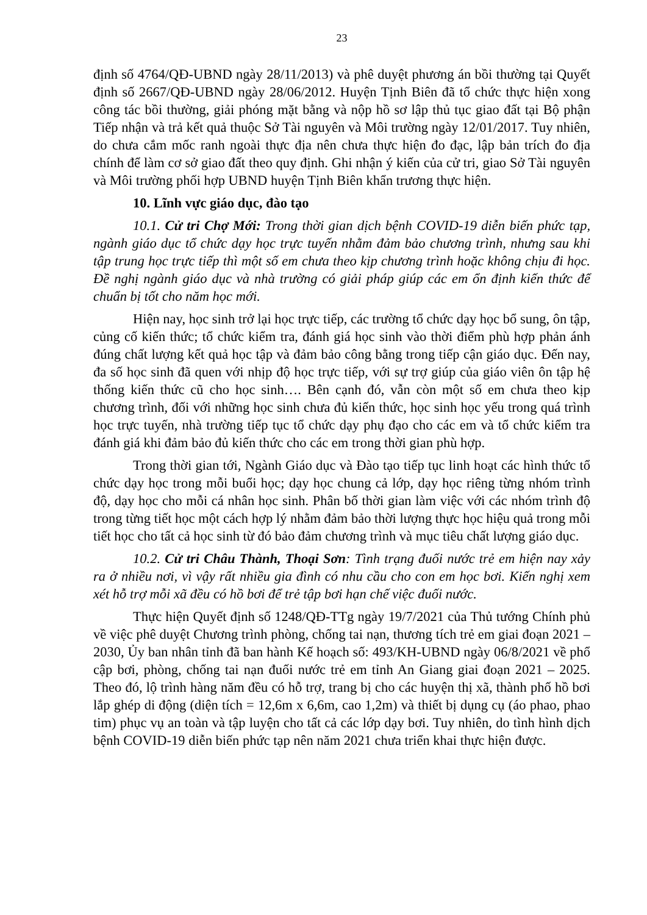23
định số 4764/QĐ-UBND ngày 28/11/2013) và phê duyệt phương án bồi thường tại Quyết định số 2667/QĐ-UBND ngày 28/06/2012. Huyện Tịnh Biên đã tổ chức thực hiện xong công tác bồi thường, giải phóng mặt bằng và nộp hồ sơ lập thủ tục giao đất tại Bộ phận Tiếp nhận và trả kết quả thuộc Sở Tài nguyên và Môi trường ngày 12/01/2017. Tuy nhiên, do chưa cắm mốc ranh ngoài thực địa nên chưa thực hiện đo đạc, lập bản trích đo địa chính để làm cơ sở giao đất theo quy định. Ghi nhận ý kiến của cử tri, giao Sở Tài nguyên và Môi trường phối hợp UBND huyện Tịnh Biên khẩn trương thực hiện.
10. Lĩnh vực giáo dục, đào tạo
10.1. Cử tri Chợ Mới: Trong thời gian dịch bệnh COVID-19 diễn biến phức tạp, ngành giáo dục tổ chức dạy học trực tuyến nhằm đảm bảo chương trình, nhưng sau khi tập trung học trực tiếp thì một số em chưa theo kịp chương trình hoặc không chịu đi học. Đề nghị ngành giáo dục và nhà trường có giải pháp giúp các em ổn định kiến thức để chuẩn bị tốt cho năm học mới.
Hiện nay, học sinh trở lại học trực tiếp, các trường tổ chức dạy học bổ sung, ôn tập, củng cố kiến thức; tổ chức kiểm tra, đánh giá học sinh vào thời điểm phù hợp phản ánh đúng chất lượng kết quả học tập và đảm bảo công bằng trong tiếp cận giáo dục. Đến nay, đa số học sinh đã quen với nhịp độ học trực tiếp, với sự trợ giúp của giáo viên ôn tập hệ thống kiến thức cũ cho học sinh…. Bên cạnh đó, vẫn còn một số em chưa theo kịp chương trình, đối với những học sinh chưa đủ kiến thức, học sinh học yếu trong quá trình học trực tuyến, nhà trường tiếp tục tổ chức dạy phụ đạo cho các em và tổ chức kiểm tra đánh giá khi đảm bảo đủ kiến thức cho các em trong thời gian phù hợp.
Trong thời gian tới, Ngành Giáo dục và Đào tạo tiếp tục linh hoạt các hình thức tổ chức dạy học trong mỗi buổi học; dạy học chung cả lớp, dạy học riêng từng nhóm trình độ, dạy học cho mỗi cá nhân học sinh. Phân bố thời gian làm việc với các nhóm trình độ trong từng tiết học một cách hợp lý nhằm đảm bảo thời lượng thực học hiệu quả trong mỗi tiết học cho tất cả học sinh từ đó bảo đảm chương trình và mục tiêu chất lượng giáo dục.
10.2. Cử tri Châu Thành, Thoại Sơn: Tình trạng đuối nước trẻ em hiện nay xảy ra ở nhiều nơi, vì vậy rất nhiều gia đình có nhu cầu cho con em học bơi. Kiến nghị xem xét hỗ trợ mỗi xã đều có hồ bơi để trẻ tập bơi hạn chế việc đuối nước.
Thực hiện Quyết định số 1248/QĐ-TTg ngày 19/7/2021 của Thủ tướng Chính phủ về việc phê duyệt Chương trình phòng, chống tai nạn, thương tích trẻ em giai đoạn 2021 – 2030, Ủy ban nhân tỉnh đã ban hành Kế hoạch số: 493/KH-UBND ngày 06/8/2021 về phổ cập bơi, phòng, chống tai nạn đuối nước trẻ em tỉnh An Giang giai đoạn 2021 – 2025. Theo đó, lộ trình hàng năm đều có hỗ trợ, trang bị cho các huyện thị xã, thành phố hồ bơi lắp ghép di động (diện tích = 12,6m x 6,6m, cao 1,2m) và thiết bị dụng cụ (áo phao, phao tim) phục vụ an toàn và tập luyện cho tất cả các lớp dạy bơi. Tuy nhiên, do tình hình dịch bệnh COVID-19 diễn biến phức tạp nên năm 2021 chưa triển khai thực hiện được.